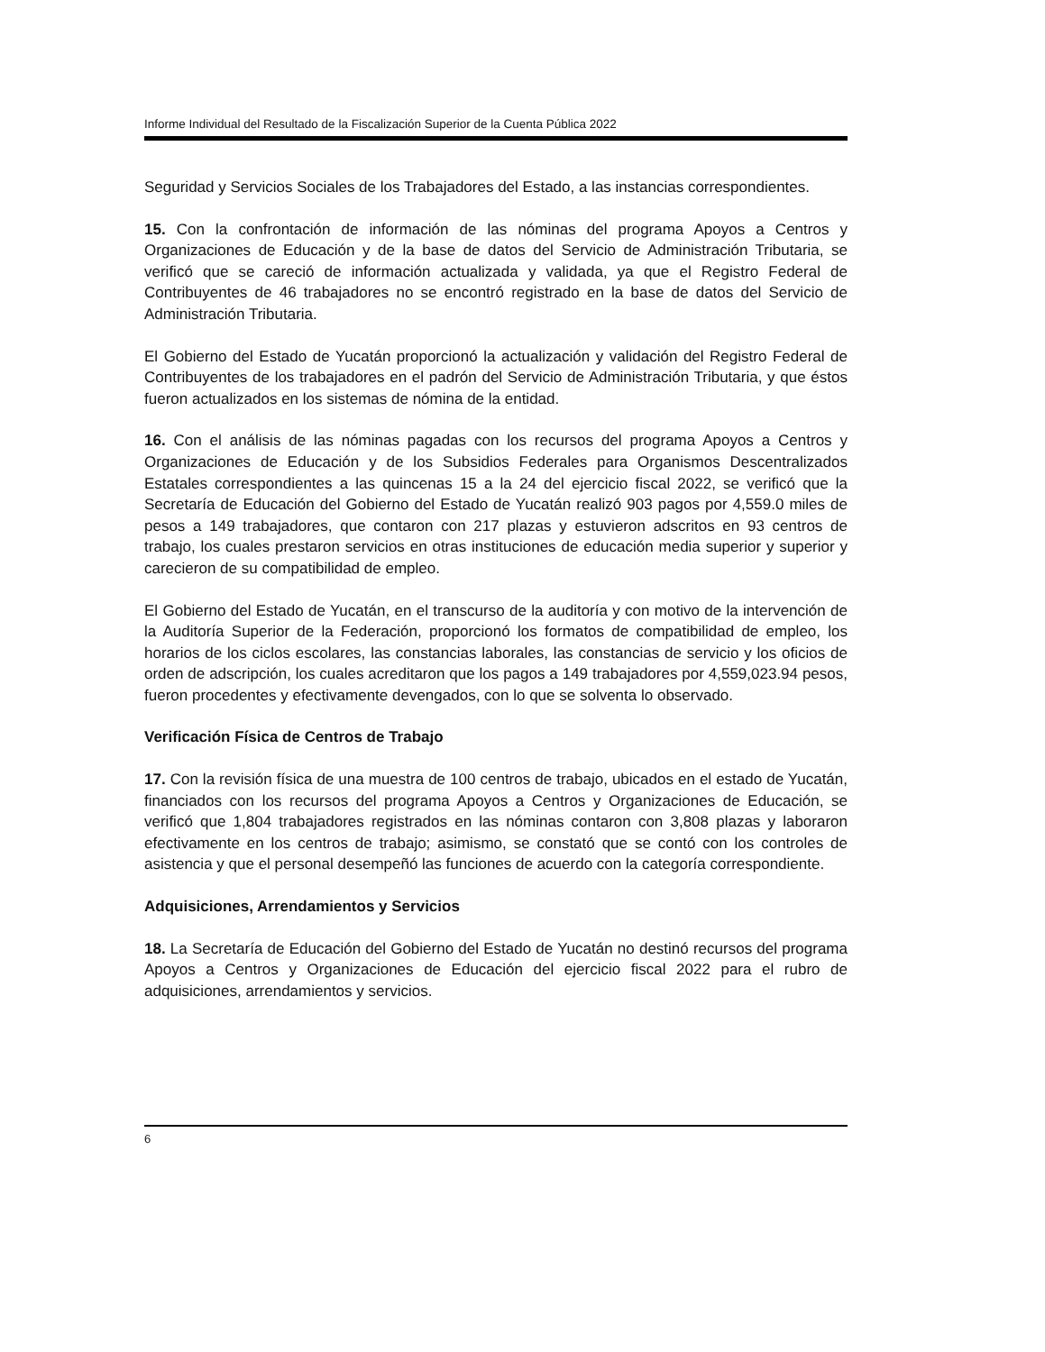Informe Individual del Resultado de la Fiscalización Superior de la Cuenta Pública 2022
Seguridad y Servicios Sociales de los Trabajadores del Estado, a las instancias correspondientes.
15. Con la confrontación de información de las nóminas del programa Apoyos a Centros y Organizaciones de Educación y de la base de datos del Servicio de Administración Tributaria, se verificó que se careció de información actualizada y validada, ya que el Registro Federal de Contribuyentes de 46 trabajadores no se encontró registrado en la base de datos del Servicio de Administración Tributaria.
El Gobierno del Estado de Yucatán proporcionó la actualización y validación del Registro Federal de Contribuyentes de los trabajadores en el padrón del Servicio de Administración Tributaria, y que éstos fueron actualizados en los sistemas de nómina de la entidad.
16. Con el análisis de las nóminas pagadas con los recursos del programa Apoyos a Centros y Organizaciones de Educación y de los Subsidios Federales para Organismos Descentralizados Estatales correspondientes a las quincenas 15 a la 24 del ejercicio fiscal 2022, se verificó que la Secretaría de Educación del Gobierno del Estado de Yucatán realizó 903 pagos por 4,559.0 miles de pesos a 149 trabajadores, que contaron con 217 plazas y estuvieron adscritos en 93 centros de trabajo, los cuales prestaron servicios en otras instituciones de educación media superior y superior y carecieron de su compatibilidad de empleo.
El Gobierno del Estado de Yucatán, en el transcurso de la auditoría y con motivo de la intervención de la Auditoría Superior de la Federación, proporcionó los formatos de compatibilidad de empleo, los horarios de los ciclos escolares, las constancias laborales, las constancias de servicio y los oficios de orden de adscripción, los cuales acreditaron que los pagos a 149 trabajadores por 4,559,023.94 pesos, fueron procedentes y efectivamente devengados, con lo que se solventa lo observado.
Verificación Física de Centros de Trabajo
17. Con la revisión física de una muestra de 100 centros de trabajo, ubicados en el estado de Yucatán, financiados con los recursos del programa Apoyos a Centros y Organizaciones de Educación, se verificó que 1,804 trabajadores registrados en las nóminas contaron con 3,808 plazas y laboraron efectivamente en los centros de trabajo; asimismo, se constató que se contó con los controles de asistencia y que el personal desempeñó las funciones de acuerdo con la categoría correspondiente.
Adquisiciones, Arrendamientos y Servicios
18. La Secretaría de Educación del Gobierno del Estado de Yucatán no destinó recursos del programa Apoyos a Centros y Organizaciones de Educación del ejercicio fiscal 2022 para el rubro de adquisiciones, arrendamientos y servicios.
6